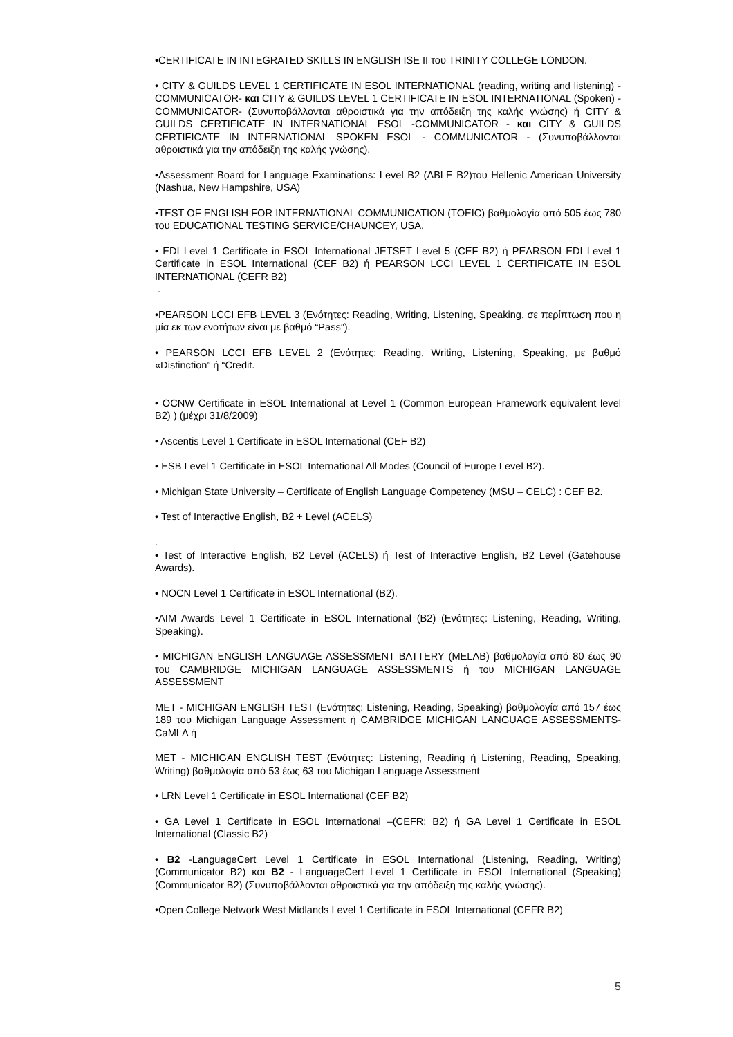•CERTIFICATE IN INTEGRATED SKILLS IN ENGLISH ISE II του TRINITY COLLEGE LONDON.
• CITY & GUILDS LEVEL 1 CERTIFICATE IN ESOL INTERNATIONAL (reading, writing and listening) -COMMUNICATOR- και CITY & GUILDS LEVEL 1 CERTIFICATE IN ESOL INTERNATIONAL (Spoken) -COMMUNICATOR- (Συνυποβάλλονται αθροιστικά για την απόδειξη της καλής γνώσης) ή CITY & GUILDS CERTIFICATE IN INTERNATIONAL ESOL -COMMUNICATOR - και CITY & GUILDS CERTIFICATE IN INTERNATIONAL SPOKEN ESOL - COMMUNICATOR - (Συνυποβάλλονται αθροιστικά για την απόδειξη της καλής γνώσης).
•Assessment Board for Language Examinations: Level B2 (ABLE B2)του Hellenic American University (Nashua, New Hampshire, USA)
•TEST OF ENGLISH FOR INTERNATIONAL COMMUNICATION (TOEIC) βαθμολογία από 505 έως 780 του EDUCATIONAL TESTING SERVICE/CHAUNCEY, USA.
• EDI Level 1 Certificate in ESOL International JETSET Level 5 (CEF B2) ή PEARSON EDI Level 1 Certificate in ESOL International (CEF B2) ή PEARSON LCCI LEVEL 1 CERTIFICATE IN ESOL INTERNATIONAL (CEFR B2)
.
•PEARSON LCCI EFB LEVEL 3 (Ενότητες: Reading, Writing, Listening, Speaking, σε περίπτωση που η μία εκ των ενοτήτων είναι με βαθμό “Pass”).
• PEARSON LCCI EFB LEVEL 2 (Ενότητες: Reading, Writing, Listening, Speaking, με βαθμό «Distinction” ή “Credit.
• OCNW Certificate in ESOL International at Level 1 (Common European Framework equivalent level B2) ) (μέχρι 31/8/2009)
• Ascentis Level 1 Certificate in ESOL International (CEF B2)
• ESB Level 1 Certificate in ESOL International All Modes (Council of Europe Level B2).
• Michigan State University – Certificate of English Language Competency (MSU – CELC) : CEF B2.
• Test of Interactive English, B2 + Level (ACELS)
.
• Test of Interactive English, B2 Level (ACELS) ή Test of Interactive English, B2 Level (Gatehouse Awards).
• NOCN Level 1 Certificate in ESOL International (B2).
•AIM Awards Level 1 Certificate in ESOL International (B2) (Ενότητες: Listening, Reading, Writing, Speaking).
• MICHIGAN ENGLISH LANGUAGE ASSESSMENT BATTERY (MELAB) βαθμολογία από 80 έως 90 του CAMBRIDGE MICHIGAN LANGUAGE ASSESSMENTS ή του MICHIGAN LANGUAGE ASSESSMENT
MET - MICHIGAN ENGLISH TEST (Ενότητες: Listening, Reading, Speaking) βαθμολογία από 157 έως 189 του Michigan Language Assessment ή CAMBRIDGE MICHIGAN LANGUAGE ASSESSMENTS- CaMLA ή
MET - MICHIGAN ENGLISH TEST (Ενότητες: Listening, Reading ή Listening, Reading, Speaking, Writing) βαθμολογία από 53 έως 63 του Michigan Language Assessment
• LRN Level 1 Certificate in ESOL International (CEF B2)
• GA Level 1 Certificate in ESOL International –(CEFR: B2) ή GA Level 1 Certificate in ESOL International (Classic B2)
• B2 -LanguageCert Level 1 Certificate in ESOL International (Listening, Reading, Writing) (Communicator B2) και B2 - LanguageCert Level 1 Certificate in ESOL International (Speaking) (Communicator B2) (Συνυποβάλλονται αθροιστικά για την απόδειξη της καλής γνώσης).
•Open College Network West Midlands Level 1 Certificate in ESOL International (CEFR B2)
5